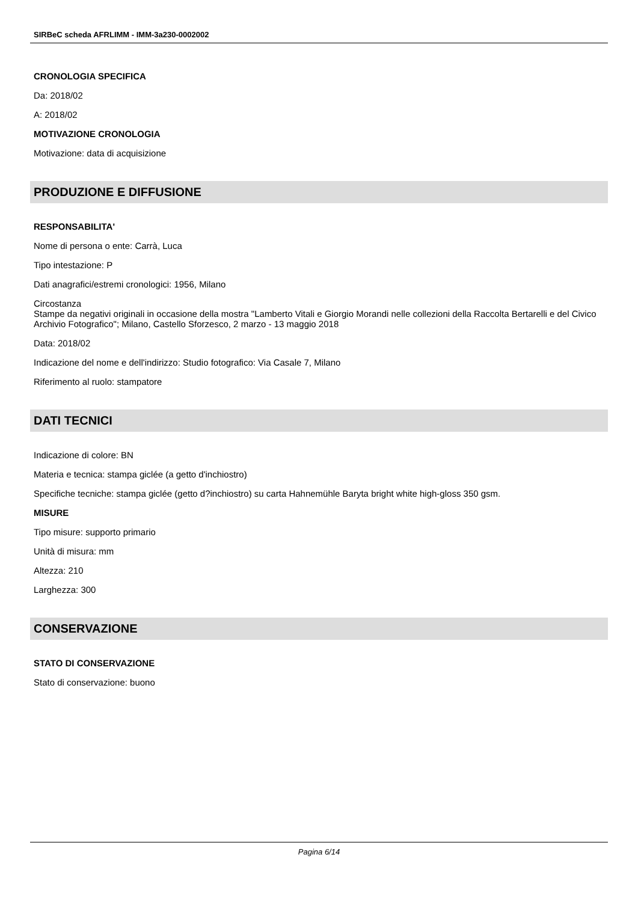SIRBeC scheda AFRLIMM - IMM-3a230-0002002
CRONOLOGIA SPECIFICA
Da: 2018/02
A: 2018/02
MOTIVAZIONE CRONOLOGIA
Motivazione: data di acquisizione
PRODUZIONE E DIFFUSIONE
RESPONSABILITA'
Nome di persona o ente: Carrà, Luca
Tipo intestazione: P
Dati anagrafici/estremi cronologici: 1956, Milano
Circostanza
Stampe da negativi originali in occasione della mostra "Lamberto Vitali e Giorgio Morandi nelle collezioni della Raccolta Bertarelli e del Civico Archivio Fotografico"; Milano, Castello Sforzesco, 2 marzo - 13 maggio 2018
Data: 2018/02
Indicazione del nome e dell'indirizzo: Studio fotografico: Via Casale 7, Milano
Riferimento al ruolo: stampatore
DATI TECNICI
Indicazione di colore: BN
Materia e tecnica: stampa giclée (a getto d'inchiostro)
Specifiche tecniche: stampa giclée (getto d?inchiostro) su carta Hahnemühle Baryta bright white high-gloss 350 gsm.
MISURE
Tipo misure: supporto primario
Unità di misura: mm
Altezza: 210
Larghezza: 300
CONSERVAZIONE
STATO DI CONSERVAZIONE
Stato di conservazione: buono
Pagina 6/14